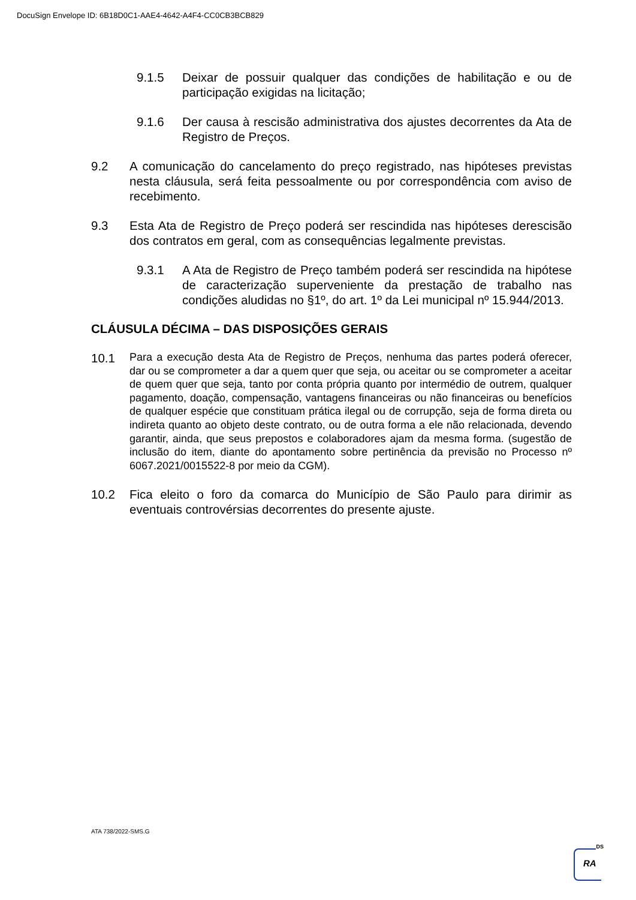DocuSign Envelope ID: 6B18D0C1-AAE4-4642-A4F4-CC0CB3BCB829
9.1.5 Deixar de possuir qualquer das condições de habilitação e ou de participação exigidas na licitação;
9.1.6 Der causa à rescisão administrativa dos ajustes decorrentes da Ata de Registro de Preços.
9.2 A comunicação do cancelamento do preço registrado, nas hipóteses previstas nesta cláusula, será feita pessoalmente ou por correspondência com aviso de recebimento.
9.3 Esta Ata de Registro de Preço poderá ser rescindida nas hipóteses derescisão dos contratos em geral, com as consequências legalmente previstas.
9.3.1 A Ata de Registro de Preço também poderá ser rescindida na hipótese de caracterização superveniente da prestação de trabalho nas condições aludidas no §1º, do art. 1º da Lei municipal nº 15.944/2013.
CLÁUSULA DÉCIMA – DAS DISPOSIÇÕES GERAIS
10.1
Para a execução desta Ata de Registro de Preços, nenhuma das partes poderá oferecer, dar ou se comprometer a dar a quem quer que seja, ou aceitar ou se comprometer a aceitar de quem quer que seja, tanto por conta própria quanto por intermédio de outrem, qualquer pagamento, doação, compensação, vantagens financeiras ou não financeiras ou benefícios de qualquer espécie que constituam prática ilegal ou de corrupção, seja de forma direta ou indireta quanto ao objeto deste contrato, ou de outra forma a ele não relacionada, devendo garantir, ainda, que seus prepostos e colaboradores ajam da mesma forma. (sugestão de inclusão do item, diante do apontamento sobre pertinência da previsão no Processo nº 6067.2021/0015522-8 por meio da CGM).
10.2 Fica eleito o foro da comarca do Município de São Paulo para dirimir as eventuais controvérsias decorrentes do presente ajuste.
ATA 738/2022-SMS.G
DS
RA